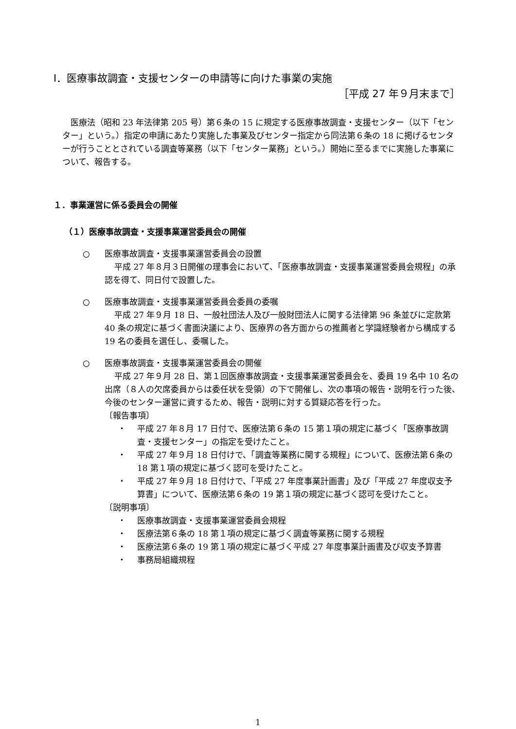Ⅰ．医療事故調査・支援センターの申請等に向けた事業の実施
［平成 27 年９月末まで］
医療法（昭和 23 年法律第 205 号）第６条の 15 に規定する医療事故調査・支援センター（以下「センター」という。）指定の申請にあたり実施した事業及びセンター指定から同法第６条の 18 に掲げるセンターが行うこととされている調査等業務（以下「センター業務」という。）開始に至るまでに実施した事業について、報告する。
１．事業運営に係る委員会の開催
（１）医療事故調査・支援事業運営委員会の開催
○ 医療事故調査・支援事業運営委員会の設置
平成 27 年８月３日開催の理事会において、「医療事故調査・支援事業運営委員会規程」の承認を得て、同日付で設置した。
○ 医療事故調査・支援事業運営委員会委員の委嘱
平成 27 年９月 18 日、一般社団法人及び一般財団法人に関する法律第 96 条並びに定款第 40 条の規定に基づく書面決議により、医療界の各方面からの推薦者と学識経験者から構成する 19 名の委員を選任し、委嘱した。
○ 医療事故調査・支援事業運営委員会の開催
平成 27 年９月 28 日、第１回医療事故調査・支援事業運営委員会を、委員 19 名中 10 名の出席（８人の欠席委員からは委任状を受領）の下で開催し、次の事項の報告・説明を行った後、今後のセンター運営に資するため、報告・説明に対する質疑応答を行った。
〔報告事項〕
・ 平成 27 年８月 17 日付で、医療法第６条の 15 第１項の規定に基づく「医療事故調査・支援センター」の指定を受けたこと。
・ 平成 27 年９月 18 日付けで、「調査等業務に関する規程」について、医療法第６条の 18 第１項の規定に基づく認可を受けたこと。
・ 平成 27 年９月 18 日付けで、「平成 27 年度事業計画書」及び「平成 27 年度収支予算書」について、医療法第６条の 19 第１項の規定に基づく認可を受けたこと。
〔説明事項〕
・ 医療事故調査・支援事業運営委員会規程
・ 医療法第６条の 18 第１項の規定に基づく調査等業務に関する規程
・ 医療法第６条の 19 第１項の規定に基づく平成 27 年度事業計画書及び収支予算書
・ 事務局組織規程
1